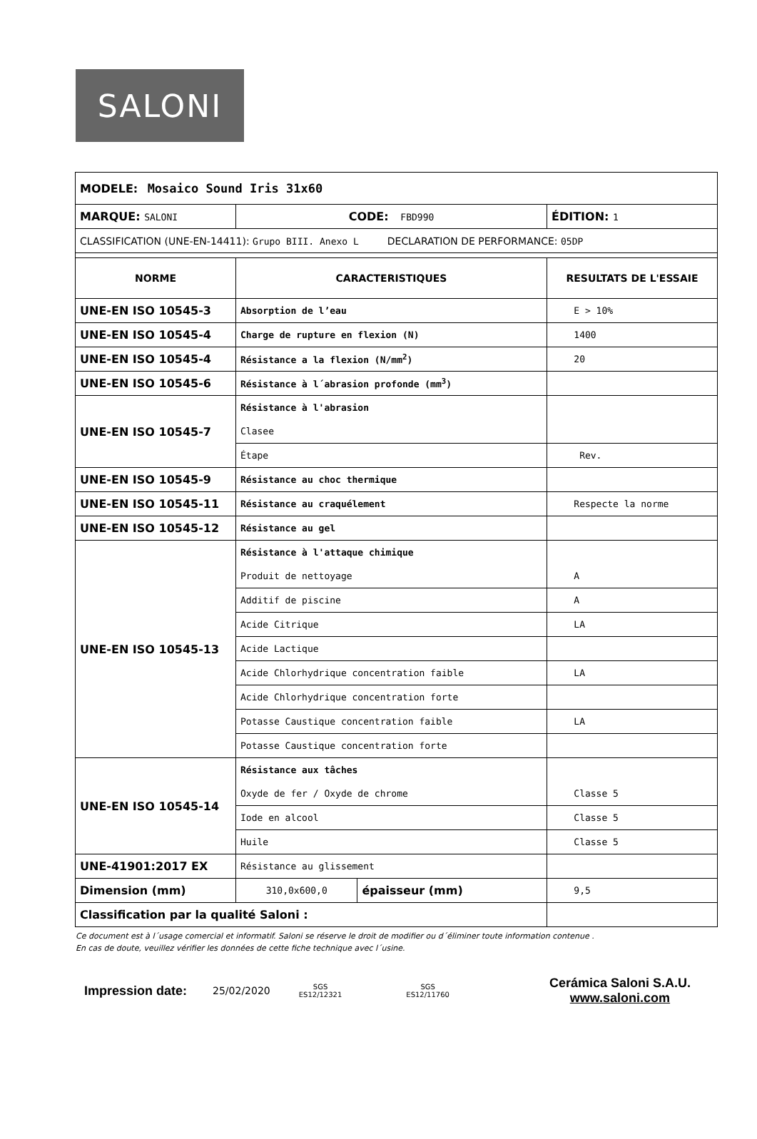SALONI
| MODELE: Mosaico Sound Iris 31x60 | | | |
| MARQUE: SALONI | CODE: FBD990 | | ÉDITION: 1 |
| CLASSIFICATION (UNE-EN-14411): Grupo BIII. Anexo L DECLARATION DE PERFORMANCE: 05DP | | | |
| NORME | CARACTERISTIQUES | | RESULTATS DE L'ESSAIE |
| UNE-EN ISO 10545-3 | Absorption de l’eau | | E > 10% |
| UNE-EN ISO 10545-4 | Charge de rupture en flexion (N) | | 1400 |
| UNE-EN ISO 10545-4 | Résistance a la flexion (N/mm<sup>2</sup>) | | 20 |
| UNE-EN ISO 10545-6 | Résistance à l´abrasion profonde (mm<sup>3</sup>) | | |
| UNE-EN ISO 10545-7 | Résistance à l'abrasion | | |
| | Clasee | | |
| | Étape | | Rev. |
| UNE-EN ISO 10545-9 | Résistance au choc thermique | | |
| UNE-EN ISO 10545-11 | Résistance au craquélement | | Respecte la norme |
| UNE-EN ISO 10545-12 | Résistance au gel | | |
| UNE-EN ISO 10545-13 | Résistance à l'attaque chimique | | |
| | Produit de nettoyage | | A |
| | Additif de piscine | | A |
| | Acide Citrique | | LA |
| | Acide Lactique | | |
| | Acide Chlorhydrique concentration faible | | LA |
| | Acide Chlorhydrique concentration forte | | |
| | Potasse Caustique concentration faible | | LA |
| | Potasse Caustique concentration forte | | |
| UNE-EN ISO 10545-14 | Résistance aux tâches | | |
| | Oxyde de fer / Oxyde de chrome | | Classe 5 |
| | Iode en alcool | | Classe 5 |
| | Huile | | Classe 5 |
| UNE-41901:2017 EX | Résistance au glissement | | |
| Dimension (mm) | 310,0x600,0 | épaisseur (mm) | 9,5 |
| Classification par la qualité Saloni : | | | |
Ce document est à l´usage comercial et informatif. Saloni se réserve le droit de modifier ou d´éliminer toute information contenue .
En cas de doute, veuillez vérifier les données de cette fiche technique avec l´usine.
Impression date: 25/02/2020 SGS
ES12/12321 SGS
ES12/11760 Cerámica Saloni S.A.U.
www.saloni.com